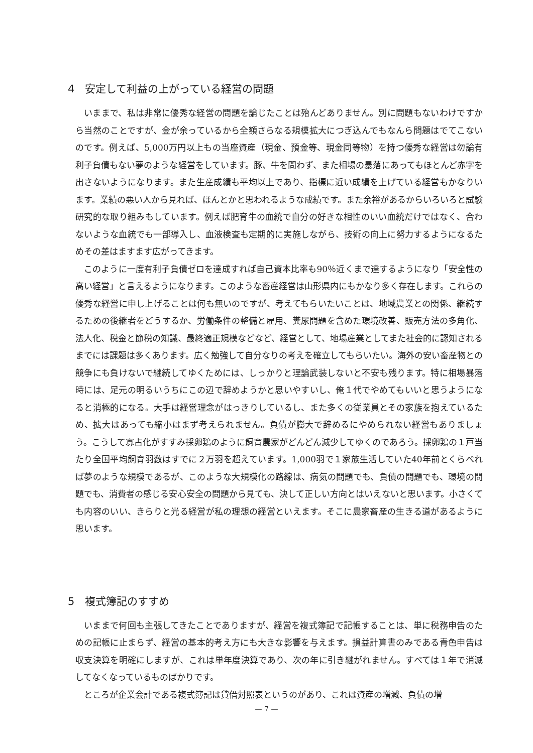4　安定して利益の上がっている経営の問題
いままで、私は非常に優秀な経営の問題を論じたことは殆んどありません。別に問題もないわけですから当然のことですが、金が余っているから全額さらなる規模拡大につぎ込んでもなんら問題はでてこないのです。例えば、5,000万円以上もの当座資産（現金、預金等、現金同等物）を持つ優秀な経営は勿論有利子負債もない夢のような経営をしています。豚、牛を問わず、また相場の暴落にあってもほとんど赤字を出さないようになります。また生産成績も平均以上であり、指標に近い成績を上げている経営もかなりいます。業績の悪い人から見れば、ほんとかと思われるような成績です。また余裕があるからいろいろと試験研究的な取り組みもしています。例えば肥育牛の血統で自分の好きな相性のいい血統だけではなく、合わないような血統でも一部導入し、血液検査も定期的に実施しながら、技術の向上に努力するようになるためその差はますます広がってきます。
このように一度有利子負債ゼロを達成すれば自己資本比率も90％近くまで達するようになり「安全性の高い経営」と言えるようになります。このような畜産経営は山形県内にもかなり多く存在します。これらの優秀な経営に申し上げることは何も無いのですが、考えてもらいたいことは、地域農業との関係、継続するための後継者をどうするか、労働条件の整備と雇用、糞尿問題を含めた環境改善、販売方法の多角化、法人化、税金と節税の知識、最終適正規模などなど、経営として、地場産業としてまた社会的に認知されるまでには課題は多くあります。広く勉強して自分なりの考えを確立してもらいたい。海外の安い畜産物との競争にも負けないで継続してゆくためには、しっかりと理論武装しないと不安も残ります。特に相場暴落時には、足元の明るいうちにこの辺で辞めようかと思いやすいし、俺１代でやめてもいいと思うようになると消極的になる。大手は経営理念がはっきりしているし、また多くの従業員とその家族を抱えているため、拡大はあっても縮小はまず考えられません。負債が膨大で辞めるにやめられない経営もありましょう。こうして寡占化がすすみ採卵鶏のように飼育農家がどんどん減少してゆくのであろう。採卵鶏の１戸当たり全国平均飼育羽数はすでに２万羽を超えています。1,000羽で１家族生活していた40年前とくらべれば夢のような規模であるが、このような大規模化の路線は、病気の問題でも、負債の問題でも、環境の問題でも、消費者の感じる安心安全の問題から見ても、決して正しい方向とはいえないと思います。小さくても内容のいい、きらりと光る経営が私の理想の経営といえます。そこに農家畜産の生きる道があるように思います。
5　複式簿記のすすめ
いままで何回も主張してきたことでありますが、経営を複式簿記で記帳することは、単に税務申告のための記帳に止まらず、経営の基本的考え方にも大きな影響を与えます。損益計算書のみである青色申告は収支決算を明確にしますが、これは単年度決算であり、次の年に引き継がれません。すべては１年で消滅してなくなっているものばかりです。
ところが企業会計である複式簿記は貸借対照表というのがあり、これは資産の増減、負債の増
— 7 —